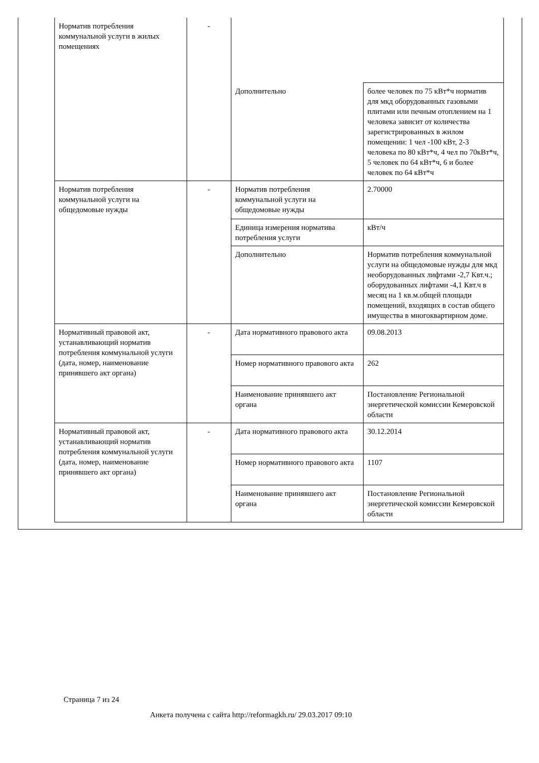| | Норматив потребления коммунальной услуги в жилых помещениях | - | | |
| | | | Дополнительно | более человек по 75 кВт*ч норматив для мкд оборудованных газовыми плитами или печным отоплением на 1 человека зависит от количества зарегистрированных в жилом помещении: 1 чел -100 кВт, 2-3 человека по 80 кВт*ч, 4 чел по 70кВт*ч, 5 человек по 64 кВт*ч, 6 и более человек по 64 кВт*ч |
| | Норматив потребления коммунальной услуги на общедомовые нужды | - | Норматив потребления коммунальной услуги на общедомовые нужды | 2.70000 |
| | | | Единица измерения норматива потребления услуги | кВт/ч |
| | | | Дополнительно | Норматив потребления коммунальной услуги на общедомовые нужды для мкд необорудованных лифтами -2,7 Квт.ч.; оборудованных лифтами -4,1 Квт.ч в месяц на 1 кв.м.общей площади помещений, входящих в состав общего имущества в многоквартирном доме. |
| | Нормативный правовой акт, устанавливающий норматив потребления коммунальной услуги (дата, номер, наименование принявшего акт органа) | - | Дата нормативного правового акта | 09.08.2013 |
| | | | Номер нормативного правового акта | 262 |
| | | | Наименование принявшего акт органа | Постановление Региональной энергетической комиссии Кемеровской области |
| | Нормативный правовой акт, устанавливающий норматив потребления коммунальной услуги (дата, номер, наименование принявшего акт органа) | - | Дата нормативного правового акта | 30.12.2014 |
| | | | Номер нормативного правового акта | 1107 |
| | | | Наименование принявшего акт органа | Постановление Региональной энергетической комиссии Кемеровской области |
Страница 7 из 24
Анкета получена с сайта http://reformagkh.ru/ 29.03.2017 09:10